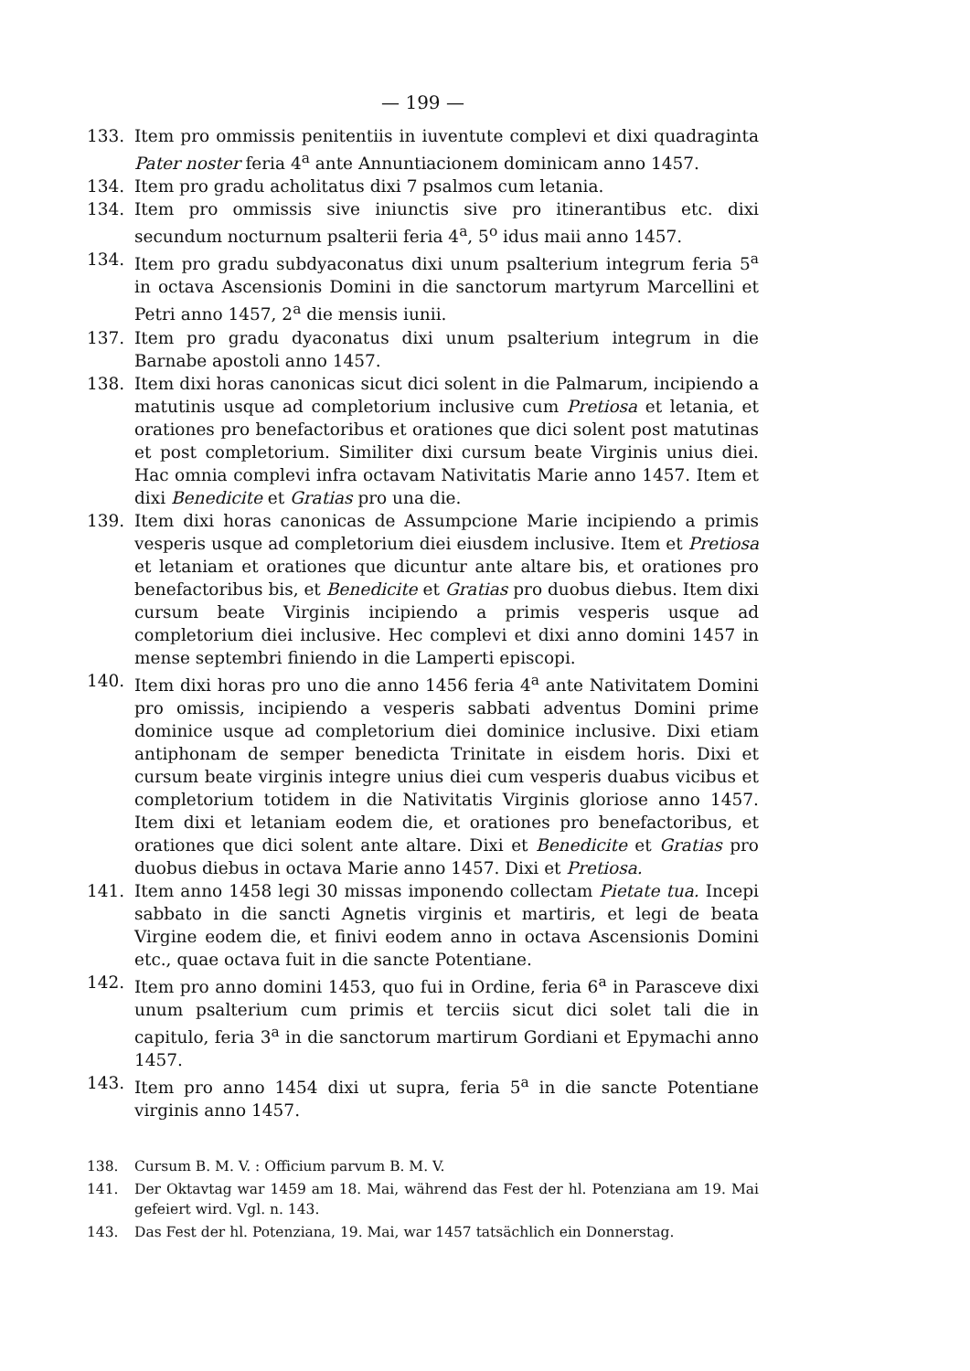— 199 —
133. Item pro ommissis penitentiis in iuventute complevi et dixi quadraginta Pater noster feria 4<sup>a</sup> ante Annuntiacionem dominicam anno 1457.
134. Item pro gradu acholitatus dixi 7 psalmos cum letania.
134. Item pro ommissis sive iniunctis sive pro itinerantibus etc. dixi secundum nocturnum psalterii feria 4<sup>a</sup>, 5<sup>o</sup> idus maii anno 1457.
134. Item pro gradu subdyaconatus dixi unum psalterium integrum feria 5<sup>a</sup> in octava Ascensionis Domini in die sanctorum martyrum Marcellini et Petri anno 1457, 2<sup>a</sup> die mensis iunii.
137. Item pro gradu dyaconatus dixi unum psalterium integrum in die Barnabe apostoli anno 1457.
138. Item dixi horas canonicas sicut dici solent in die Palmarum, incipiendo a matutinis usque ad completorium inclusive cum Pretiosa et letania, et orationes pro benefactoribus et orationes que dici solent post matutinas et post completorium. Similiter dixi cursum beate Virginis unius diei. Hac omnia complevi infra octavam Nativitatis Marie anno 1457. Item et dixi Benedicite et Gratias pro una die.
139. Item dixi horas canonicas de Assumpcione Marie incipiendo a primis vesperis usque ad completorium diei eiusdem inclusive. Item et Pretiosa et letaniam et orationes que dicuntur ante altare bis, et orationes pro benefactoribus bis, et Benedicite et Gratias pro duobus diebus. Item dixi cursum beate Virginis incipiendo a primis vesperis usque ad completorium diei inclusive. Hec complevi et dixi anno domini 1457 in mense septembri finiendo in die Lamperti episcopi.
140. Item dixi horas pro uno die anno 1456 feria 4<sup>a</sup> ante Nativitatem Domini pro omissis, incipiendo a vesperis sabbati adventus Domini prime dominice usque ad completorium diei dominice inclusive. Dixi etiam antiphonam de semper benedicta Trinitate in eisdem horis. Dixi et cursum beate virginis integre unius diei cum vesperis duabus vicibus et completorium totidem in die Nativitatis Virginis gloriose anno 1457. Item dixi et letaniam eodem die, et orationes pro benefactoribus, et orationes que dici solent ante altare. Dixi et Benedicite et Gratias pro duobus diebus in octava Marie anno 1457. Dixi et Pretiosa.
141. Item anno 1458 legi 30 missas imponendo collectam Pietate tua. Incepi sabbato in die sancti Agnetis virginis et martiris, et legi de beata Virgine eodem die, et finivi eodem anno in octava Ascensionis Domini etc., quae octava fuit in die sancte Potentiane.
142. Item pro anno domini 1453, quo fui in Ordine, feria 6<sup>a</sup> in Parasceve dixi unum psalterium cum primis et terciis sicut dici solet tali die in capitulo, feria 3<sup>a</sup> in die sanctorum martirum Gordiani et Epymachi anno 1457.
143. Item pro anno 1454 dixi ut supra, feria 5<sup>a</sup> in die sancte Potentiane virginis anno 1457.
138. Cursum B. M. V. : Officium parvum B. M. V.
141. Der Oktavtag war 1459 am 18. Mai, während das Fest der hl. Potenziana am 19. Mai gefeiert wird. Vgl. n. 143.
143. Das Fest der hl. Potenziana, 19. Mai, war 1457 tatsächlich ein Donnerstag.